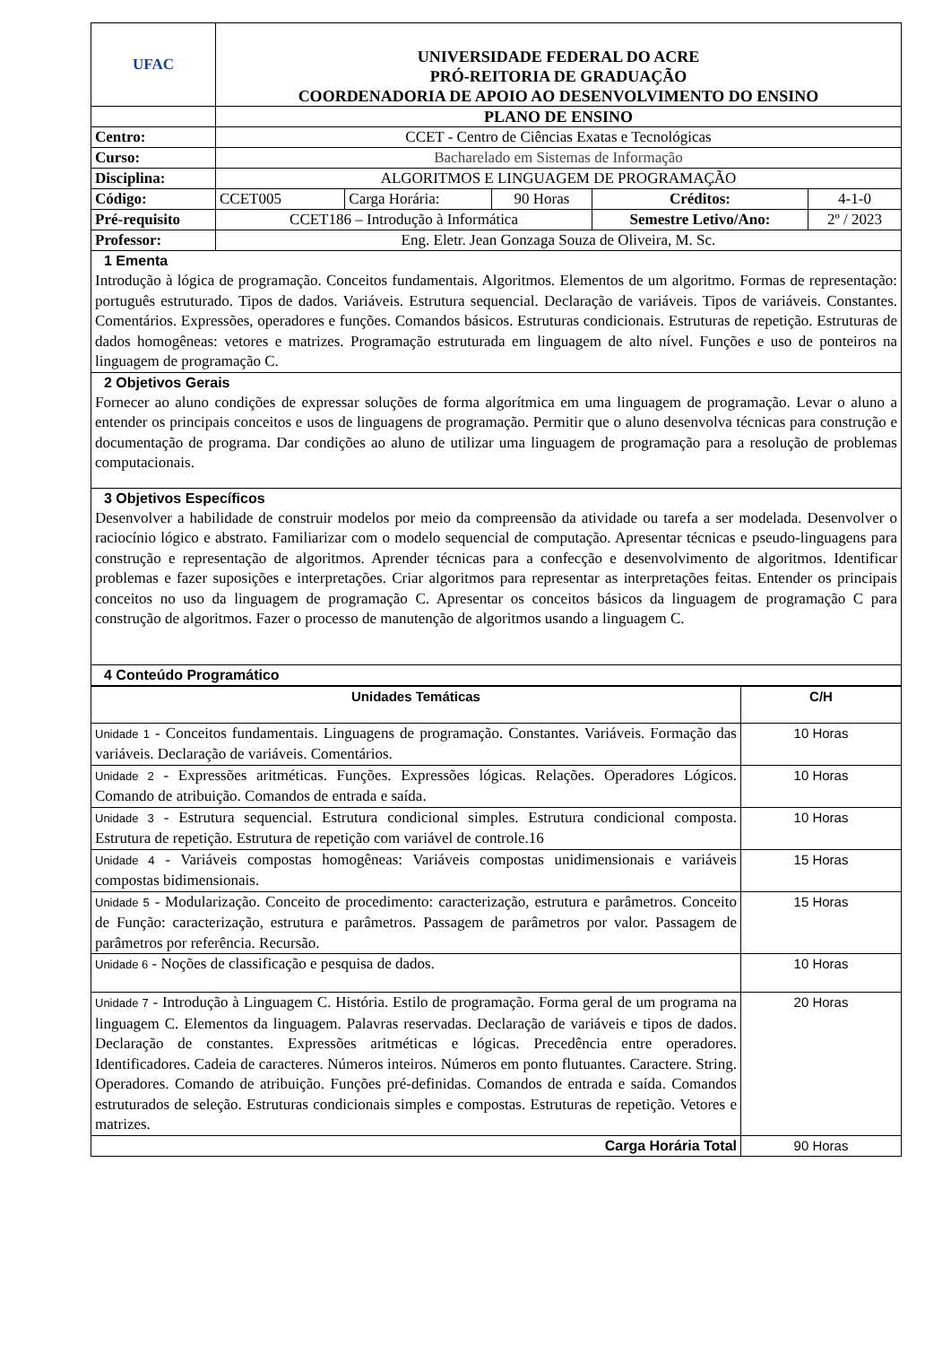| UFAC | UNIVERSIDADE FEDERAL DO ACRE PRÓ-REITORIA DE GRADUAÇÃO COORDENADORIA DE APOIO AO DESENVOLVIMENTO DO ENSINO | | | | |
| | PLANO DE ENSINO | | | | |
| Centro: | CCET - Centro de Ciências Exatas e Tecnológicas | | | | |
| Curso: | Bacharelado em Sistemas de Informação | | | | |
| Disciplina: | ALGORITMOS E LINGUAGEM DE PROGRAMAÇÃO | | | | |
| Código: | CCET005 | Carga Horária: | 90 Horas | Créditos: | 4-1-0 |
| Pré-requisito | CCET186 – Introdução à Informática | | | Semestre Letivo/Ano: | 2º / 2023 |
| Professor: | Eng. Eletr. Jean Gonzaga Souza de Oliveira, M. Sc. | | | | |
| 1 Ementa Introdução à lógica de programação. Conceitos fundamentais. Algoritmos. Elementos de um algoritmo. Formas de representação: português estruturado. Tipos de dados. Variáveis. Estrutura sequencial. Declaração de variáveis. Tipos de variáveis. Constantes. Comentários. Expressões, operadores e funções. Comandos básicos. Estruturas condicionais. Estruturas de repetição. Estruturas de dados homogêneas: vetores e matrizes. Programação estruturada em linguagem de alto nível. Funções e uso de ponteiros na linguagem de programação C. | | | | | |
| 2 Objetivos Gerais Fornecer ao aluno condições de expressar soluções de forma algorítmica em uma linguagem de programação. Levar o aluno a entender os principais conceitos e usos de linguagens de programação. Permitir que o aluno desenvolva técnicas para construção e documentação de programa. Dar condições ao aluno de utilizar uma linguagem de programação para a resolução de problemas computacionais. | | | | | |
| 3 Objetivos Específicos Desenvolver a habilidade de construir modelos por meio da compreensão da atividade ou tarefa a ser modelada. Desenvolver o raciocínio lógico e abstrato. Familiarizar com o modelo sequencial de computação. Apresentar técnicas e pseudo-linguagens para construção e representação de algoritmos. Aprender técnicas para a confecção e desenvolvimento de algoritmos. Identificar problemas e fazer suposições e interpretações. Criar algoritmos para representar as interpretações feitas. Entender os principais conceitos no uso da linguagem de programação C. Apresentar os conceitos básicos da linguagem de programação C para construção de algoritmos. Fazer o processo de manutenção de algoritmos usando a linguagem C. | | | | | |
| 4 Conteúdo Programático | | | | | |
| Unidades Temáticas | C/H |
| --- | --- |
| Unidade 1 - Conceitos fundamentais. Linguagens de programação. Constantes. Variáveis. Formação das variáveis. Declaração de variáveis. Comentários. | 10 Horas |
| Unidade 2 - Expressões aritméticas. Funções. Expressões lógicas. Relações. Operadores Lógicos. Comando de atribuição. Comandos de entrada e saída. | 10 Horas |
| Unidade 3 - Estrutura sequencial. Estrutura condicional simples. Estrutura condicional composta. Estrutura de repetição. Estrutura de repetição com variável de controle.16 | 10 Horas |
| Unidade 4 - Variáveis compostas homogêneas: Variáveis compostas unidimensionais e variáveis compostas bidimensionais. | 15 Horas |
| Unidade 5 - Modularização. Conceito de procedimento: caracterização, estrutura e parâmetros. Conceito de Função: caracterização, estrutura e parâmetros. Passagem de parâmetros por valor. Passagem de parâmetros por referência. Recursão. | 15 Horas |
| Unidade 6 - Noções de classificação e pesquisa de dados. | 10 Horas |
| Unidade 7 - Introdução à Linguagem C. História. Estilo de programação. Forma geral de um programa na linguagem C. Elementos da linguagem. Palavras reservadas. Declaração de variáveis e tipos de dados. Declaração de constantes. Expressões aritméticas e lógicas. Precedência entre operadores. Identificadores. Cadeia de caracteres. Números inteiros. Números em ponto flutuantes. Caractere. String. Operadores. Comando de atribuição. Funções pré-definidas. Comandos de entrada e saída. Comandos estruturados de seleção. Estruturas condicionais simples e compostas. Estruturas de repetição. Vetores e matrizes. | 20 Horas |
| Carga Horária Total | 90 Horas |